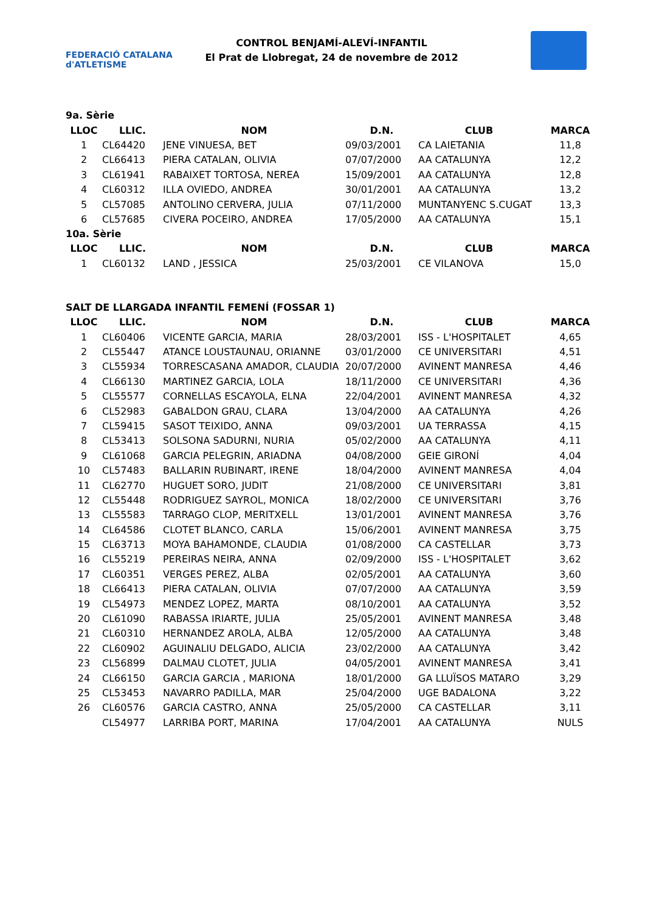FEDERACIÓ CATALANA d'ATLETISME
CONTROL BENJAMÍ-ALEVÍ-INFANTIL
El Prat de Llobregat, 24 de novembre de 2012
9a. Sèrie
| LLOC | LLIC. | NOM | D.N. | CLUB | MARCA |
| --- | --- | --- | --- | --- | --- |
| 1 | CL64420 | JENE VINUESA, BET | 09/03/2001 | CA LAIETANIA | 11,8 |
| 2 | CL66413 | PIERA CATALAN, OLIVIA | 07/07/2000 | AA CATALUNYA | 12,2 |
| 3 | CL61941 | RABAIXET TORTOSA, NEREA | 15/09/2001 | AA CATALUNYA | 12,8 |
| 4 | CL60312 | ILLA OVIEDO, ANDREA | 30/01/2001 | AA CATALUNYA | 13,2 |
| 5 | CL57085 | ANTOLINO CERVERA, JULIA | 07/11/2000 | MUNTANYENC S.CUGAT | 13,3 |
| 6 | CL57685 | CIVERA POCEIRO, ANDREA | 17/05/2000 | AA CATALUNYA | 15,1 |
10a. Sèrie
| LLOC | LLIC. | NOM | D.N. | CLUB | MARCA |
| --- | --- | --- | --- | --- | --- |
| 1 | CL60132 | LAND , JESSICA | 25/03/2001 | CE VILANOVA | 15,0 |
SALT DE LLARGADA INFANTIL FEMENÍ (FOSSAR 1)
| LLOC | LLIC. | NOM | D.N. | CLUB | MARCA |
| --- | --- | --- | --- | --- | --- |
| 1 | CL60406 | VICENTE GARCIA, MARIA | 28/03/2001 | ISS - L'HOSPITALET | 4,65 |
| 2 | CL55447 | ATANCE LOUSTAUNAU, ORIANNE | 03/01/2000 | CE UNIVERSITARI | 4,51 |
| 3 | CL55934 | TORRESCASANA AMADOR, CLAUDIA | 20/07/2000 | AVINENT MANRESA | 4,46 |
| 4 | CL66130 | MARTINEZ GARCIA, LOLA | 18/11/2000 | CE UNIVERSITARI | 4,36 |
| 5 | CL55577 | CORNELLAS ESCAYOLA, ELNA | 22/04/2001 | AVINENT MANRESA | 4,32 |
| 6 | CL52983 | GABALDON GRAU, CLARA | 13/04/2000 | AA CATALUNYA | 4,26 |
| 7 | CL59415 | SASOT TEIXIDO, ANNA | 09/03/2001 | UA TERRASSA | 4,15 |
| 8 | CL53413 | SOLSONA SADURNI, NURIA | 05/02/2000 | AA CATALUNYA | 4,11 |
| 9 | CL61068 | GARCIA PELEGRIN, ARIADNA | 04/08/2000 | GEIE GIRONÍ | 4,04 |
| 10 | CL57483 | BALLARIN RUBINART, IRENE | 18/04/2000 | AVINENT MANRESA | 4,04 |
| 11 | CL62770 | HUGUET SORO, JUDIT | 21/08/2000 | CE UNIVERSITARI | 3,81 |
| 12 | CL55448 | RODRIGUEZ SAYROL, MONICA | 18/02/2000 | CE UNIVERSITARI | 3,76 |
| 13 | CL55583 | TARRAGO CLOP, MERITXELL | 13/01/2001 | AVINENT MANRESA | 3,76 |
| 14 | CL64586 | CLOTET BLANCO, CARLA | 15/06/2001 | AVINENT MANRESA | 3,75 |
| 15 | CL63713 | MOYA BAHAMONDE, CLAUDIA | 01/08/2000 | CA CASTELLAR | 3,73 |
| 16 | CL55219 | PEREIRAS NEIRA, ANNA | 02/09/2000 | ISS - L'HOSPITALET | 3,62 |
| 17 | CL60351 | VERGES PEREZ, ALBA | 02/05/2001 | AA CATALUNYA | 3,60 |
| 18 | CL66413 | PIERA CATALAN, OLIVIA | 07/07/2000 | AA CATALUNYA | 3,59 |
| 19 | CL54973 | MENDEZ LOPEZ, MARTA | 08/10/2001 | AA CATALUNYA | 3,52 |
| 20 | CL61090 | RABASSA IRIARTE, JULIA | 25/05/2001 | AVINENT MANRESA | 3,48 |
| 21 | CL60310 | HERNANDEZ AROLA, ALBA | 12/05/2000 | AA CATALUNYA | 3,48 |
| 22 | CL60902 | AGUINALIU DELGADO, ALICIA | 23/02/2000 | AA CATALUNYA | 3,42 |
| 23 | CL56899 | DALMAU CLOTET, JULIA | 04/05/2001 | AVINENT MANRESA | 3,41 |
| 24 | CL66150 | GARCIA GARCIA , MARIONA | 18/01/2000 | GA LLUÏSOS MATARO | 3,29 |
| 25 | CL53453 | NAVARRO PADILLA, MAR | 25/04/2000 | UGE BADALONA | 3,22 |
| 26 | CL60576 | GARCIA CASTRO, ANNA | 25/05/2000 | CA CASTELLAR | 3,11 |
| | CL54977 | LARRIBA PORT, MARINA | 17/04/2001 | AA CATALUNYA | NULS |